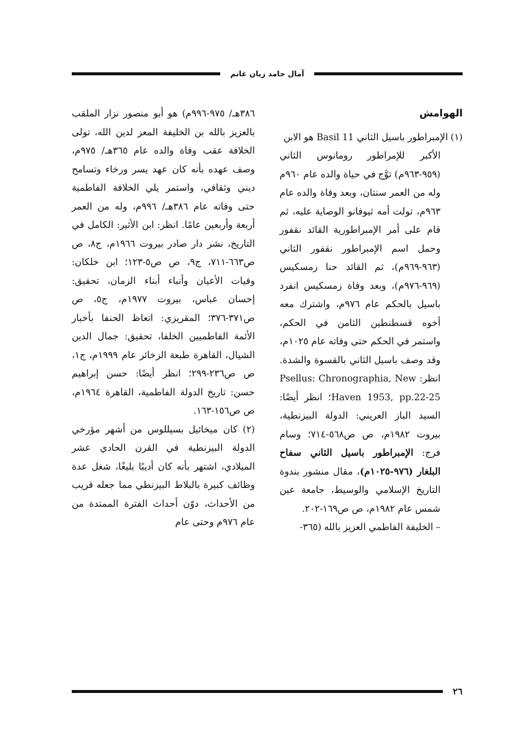آمال حامد زيان غانم
الهوامش
(١) الإمبراطور باسيل الثاني Basil 11 هو الابن
الأكبر للإمراطور رومانوس الثاني (٩٥٩-٩٦٣م) توَّج في حياة والده عام ٩٦٠م وله من العمر سنتان، وبعد وفاة والده عام ٩٦٣م، تولت أمه ثيوفانو الوصاية عليه، ثم قام على أمر الإمبراطورية القائد نقفور وحمل اسم الإمبراطور نقفور الثاني (٩٦٣-٩٦٩م)، ثم القائد حنا زمسكيس (٩٦٩-٩٧٦م)، وبعد وفاة زمسكيس انفرد باسيل بالحكم عام ٩٧٦م، واشترك معه أخوه قسطنطين الثامن في الحكم، واستمر في الحكم حتى وفاته عام ١٠٢٥م، وقد وصف باسيل الثاني بالقسوة والشدة. انظر: Psellus: Chronographia, New Haven 1953, pp.22-25؛ انظر أيضًا: السيد الباز العريني: الدولة البيزنطية، بيروت ١٩٨٢م، ص ص٥٦٨-٧١٤؛ وسام فرج: الإمبراطور باسيل الثاني سفاح البلغار (٩٧٦-١٠٢٥م)، مقال منشور بندوة التاريخ الإسلامي والوسيط، جامعة عين شمس عام ١٩٨٢م، ص ص١٦٩-٢٠٢.
– الخليفة الفاطمي العزيز بالله (٣٦٥-
٣٨٦هـ/ ٩٧٥-٩٩٦م) هو أبو منصور نزار الملقب بالعزيز بالله بن الخليفة المعز لدين الله، تولى الخلافة عقب وفاة والده عام ٣٦٥هـ/ ٩٧٥م، وصف عهده بأنه كان عهد يسر ورخاء وتسامح ديني وثقافي، واستمر يلي الخلافة الفاطمية حتى وفاته عام ٣٨٦هـ/ ٩٩٦م، وله من العمر أربعة وأربعين عامًا. انظر: ابن الأثير: الكامل في التاريخ، نشر دار صادر بيروت ١٩٦٦م، ج٨، ص ص٦٦٣-٧١١، ج٩، ص ص٥-١٢٣؛ ابن خلكان: وفيات الأعيان وأنباء أبناء الزمان، تحقيق: إحسان عباس، بيروت ١٩٧٧م، ج٥، ص ص٣٧١-٣٧٦؛ المقريزي: اتعاظ الحنفا بأخبار الأئمة الفاطميين الخلفا، تحقيق: جمال الدين الشيال، القاهرة طبعة الزخائر عام ١٩٩٩م، ج١، ص ص٢٣٦-٢٩٩؛ انظر أيضًا: حسن إبراهيم حسن: تاريخ الدولة الفاطمية، القاهرة ١٩٦٤م، ص ص١٥٦-١٦٣.
(٢) كان ميخائيل بسيللوس من أشهر مؤرخي الدولة البيزنطية في القرن الحادي عشر الميلادي، اشتهر بأنه كان أديبًا بليغًا، شغل عدة وظائف كبيرة بالبلاط البيزنطي مما جعله قريب من الأحداث، دوّن أحداث الفترة الممتدة من عام ٩٧٦م وحتى عام
٢٦